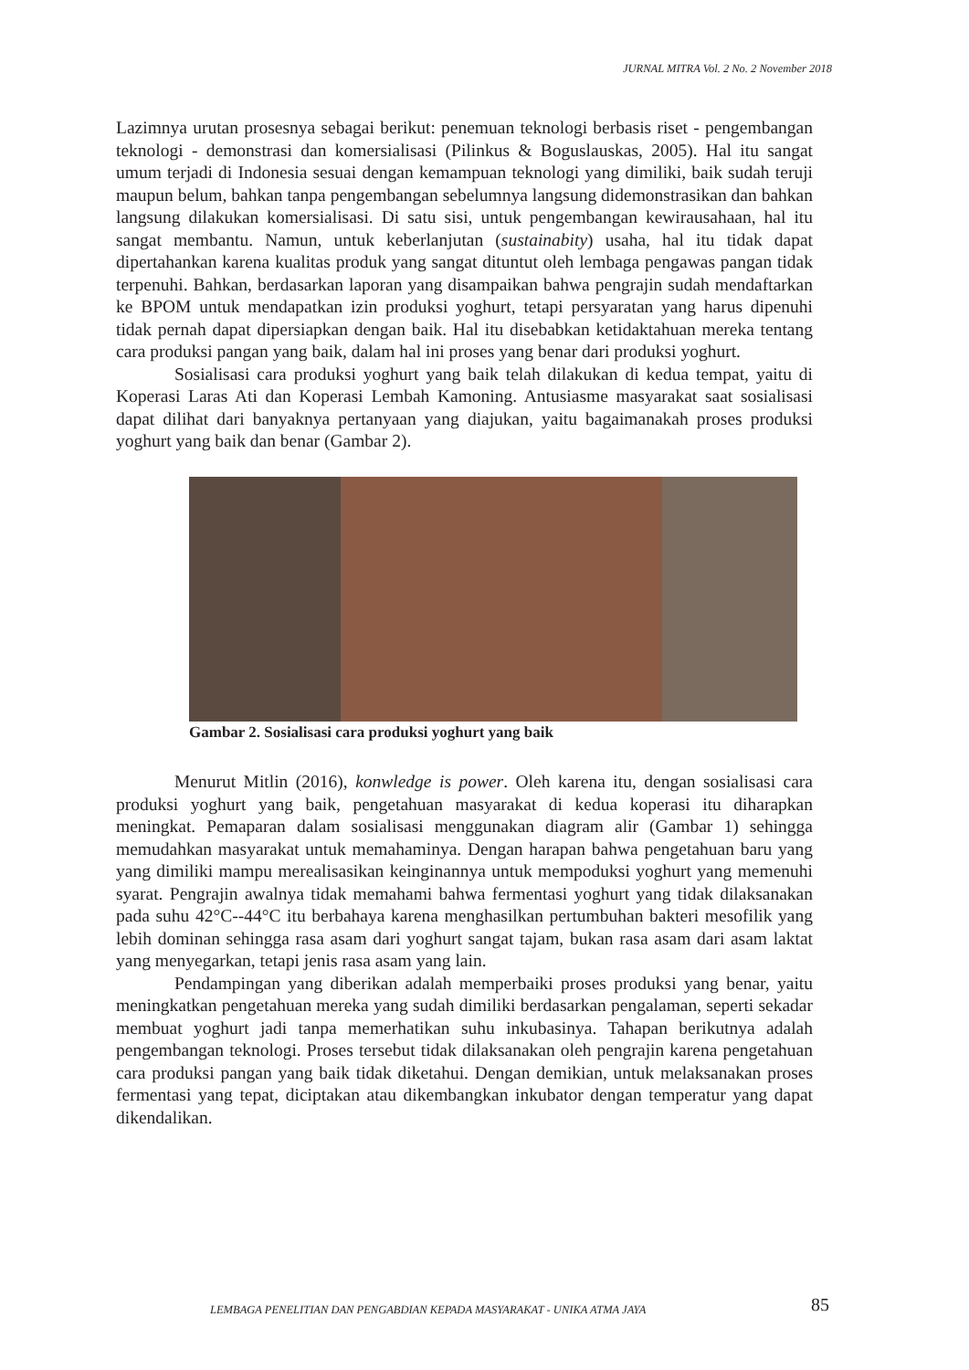JURNAL MITRA Vol. 2 No. 2 November 2018
Lazimnya urutan prosesnya sebagai berikut: penemuan teknologi berbasis riset - pengembangan teknologi - demonstrasi dan komersialisasi (Pilinkus & Boguslauskas, 2005). Hal itu sangat umum terjadi di Indonesia sesuai dengan kemampuan teknologi yang dimiliki, baik sudah teruji maupun belum, bahkan tanpa pengembangan sebelumnya langsung didemonstrasikan dan bahkan langsung dilakukan komersialisasi. Di satu sisi, untuk pengembangan kewirausahaan, hal itu sangat membantu. Namun, untuk keberlanjutan (sustainabity) usaha, hal itu tidak dapat dipertahankan karena kualitas produk yang sangat dituntut oleh lembaga pengawas pangan tidak terpenuhi. Bahkan, berdasarkan laporan yang disampaikan bahwa pengrajin sudah mendaftarkan ke BPOM untuk mendapatkan izin produksi yoghurt, tetapi persyaratan yang harus dipenuhi tidak pernah dapat dipersiapkan dengan baik. Hal itu disebabkan ketidaktahuan mereka tentang cara produksi pangan yang baik, dalam hal ini proses yang benar dari produksi yoghurt.
Sosialisasi cara produksi yoghurt yang baik telah dilakukan di kedua tempat, yaitu di Koperasi Laras Ati dan Koperasi Lembah Kamoning. Antusiasme masyarakat saat sosialisasi dapat dilihat dari banyaknya pertanyaan yang diajukan, yaitu bagaimanakah proses produksi yoghurt yang baik dan benar (Gambar 2).
Gambar 2. Sosialisasi cara produksi yoghurt yang baik
Menurut Mitlin (2016), konwledge is power. Oleh karena itu, dengan sosialisasi cara produksi yoghurt yang baik, pengetahuan masyarakat di kedua koperasi itu diharapkan meningkat. Pemaparan dalam sosialisasi menggunakan diagram alir (Gambar 1) sehingga memudahkan masyarakat untuk memahaminya. Dengan harapan bahwa pengetahuan baru yang yang dimiliki mampu merealisasikan keinginannya untuk mempoduksi yoghurt yang memenuhi syarat. Pengrajin awalnya tidak memahami bahwa fermentasi yoghurt yang tidak dilaksanakan pada suhu 42°C--44°C itu berbahaya karena menghasilkan pertumbuhan bakteri mesofilik yang lebih dominan sehingga rasa asam dari yoghurt sangat tajam, bukan rasa asam dari asam laktat yang menyegarkan, tetapi jenis rasa asam yang lain.
Pendampingan yang diberikan adalah memperbaiki proses produksi yang benar, yaitu meningkatkan pengetahuan mereka yang sudah dimiliki berdasarkan pengalaman, seperti sekadar membuat yoghurt jadi tanpa memerhatikan suhu inkubasinya. Tahapan berikutnya adalah pengembangan teknologi. Proses tersebut tidak dilaksanakan oleh pengrajin karena pengetahuan cara produksi pangan yang baik tidak diketahui. Dengan demikian, untuk melaksanakan proses fermentasi yang tepat, diciptakan atau dikembangkan inkubator dengan temperatur yang dapat dikendalikan.
LEMBAGA PENELITIAN DAN PENGABDIAN KEPADA MASYARAKAT - UNIKA ATMA JAYA
85